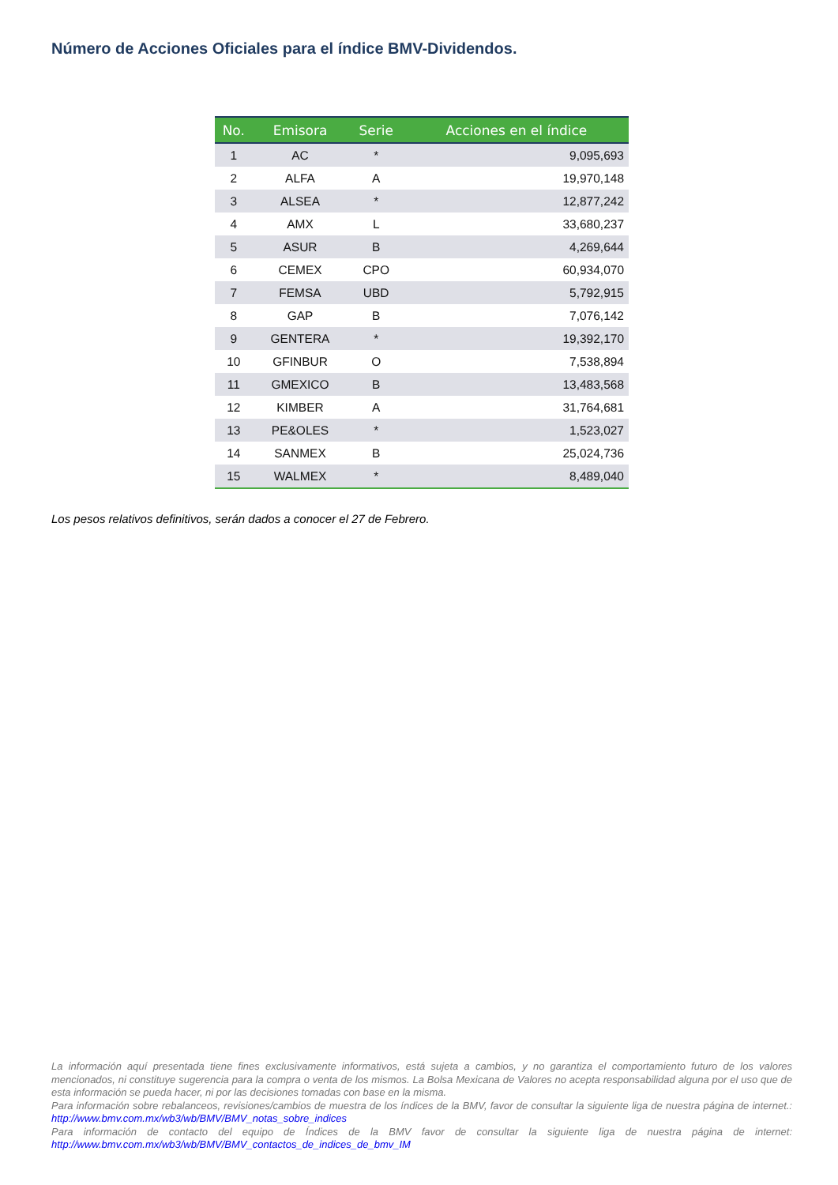Número de Acciones Oficiales para el índice BMV-Dividendos.
| No. | Emisora | Serie | Acciones en el índice |
| --- | --- | --- | --- |
| 1 | AC | * | 9,095,693 |
| 2 | ALFA | A | 19,970,148 |
| 3 | ALSEA | * | 12,877,242 |
| 4 | AMX | L | 33,680,237 |
| 5 | ASUR | B | 4,269,644 |
| 6 | CEMEX | CPO | 60,934,070 |
| 7 | FEMSA | UBD | 5,792,915 |
| 8 | GAP | B | 7,076,142 |
| 9 | GENTERA | * | 19,392,170 |
| 10 | GFINBUR | O | 7,538,894 |
| 11 | GMEXICO | B | 13,483,568 |
| 12 | KIMBER | A | 31,764,681 |
| 13 | PE&OLES | * | 1,523,027 |
| 14 | SANMEX | B | 25,024,736 |
| 15 | WALMEX | * | 8,489,040 |
Los pesos relativos definitivos, serán dados a conocer el 27 de Febrero.
La información aquí presentada tiene fines exclusivamente informativos, está sujeta a cambios, y no garantiza el comportamiento futuro de los valores mencionados, ni constituye sugerencia para la compra o venta de los mismos. La Bolsa Mexicana de Valores no acepta responsabilidad alguna por el uso que de esta información se pueda hacer, ni por las decisiones tomadas con base en la misma.
Para información sobre rebalanceos, revisiones/cambios de muestra de los índices de la BMV, favor de consultar la siguiente liga de nuestra página de internet.: http://www.bmv.com.mx/wb3/wb/BMV/BMV_notas_sobre_indices
Para información de contacto del equipo de Índices de la BMV favor de consultar la siguiente liga de nuestra página de internet: http://www.bmv.com.mx/wb3/wb/BMV/BMV_contactos_de_indices_de_bmv_IM